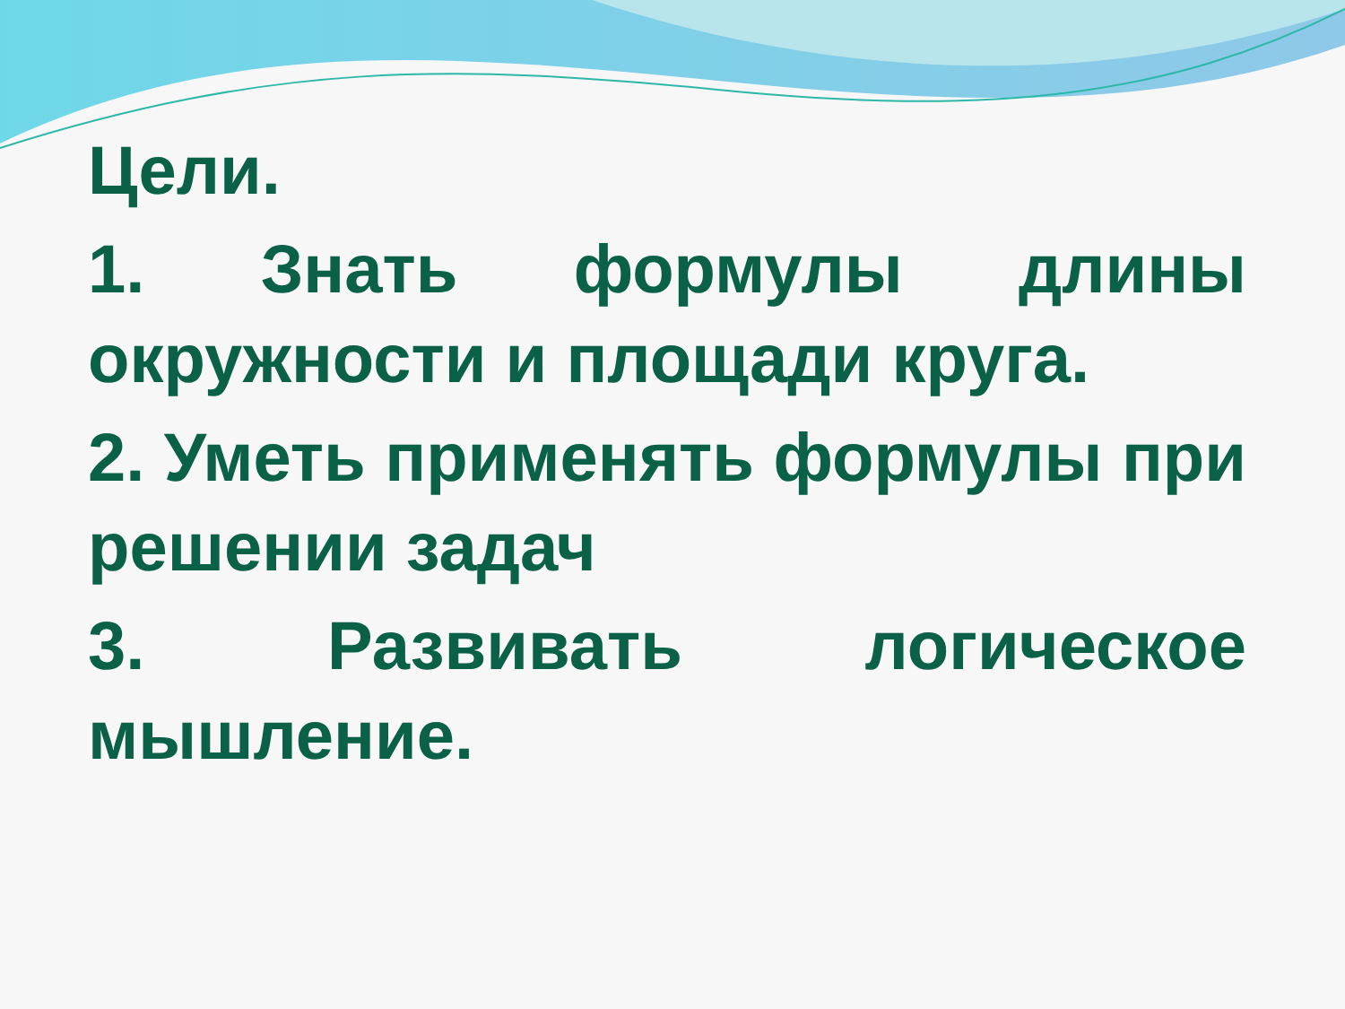Цели.
1. Знать формулы длины окружности и площади круга.
2. Уметь применять формулы при решении задач
3. Развивать логическое мышление.